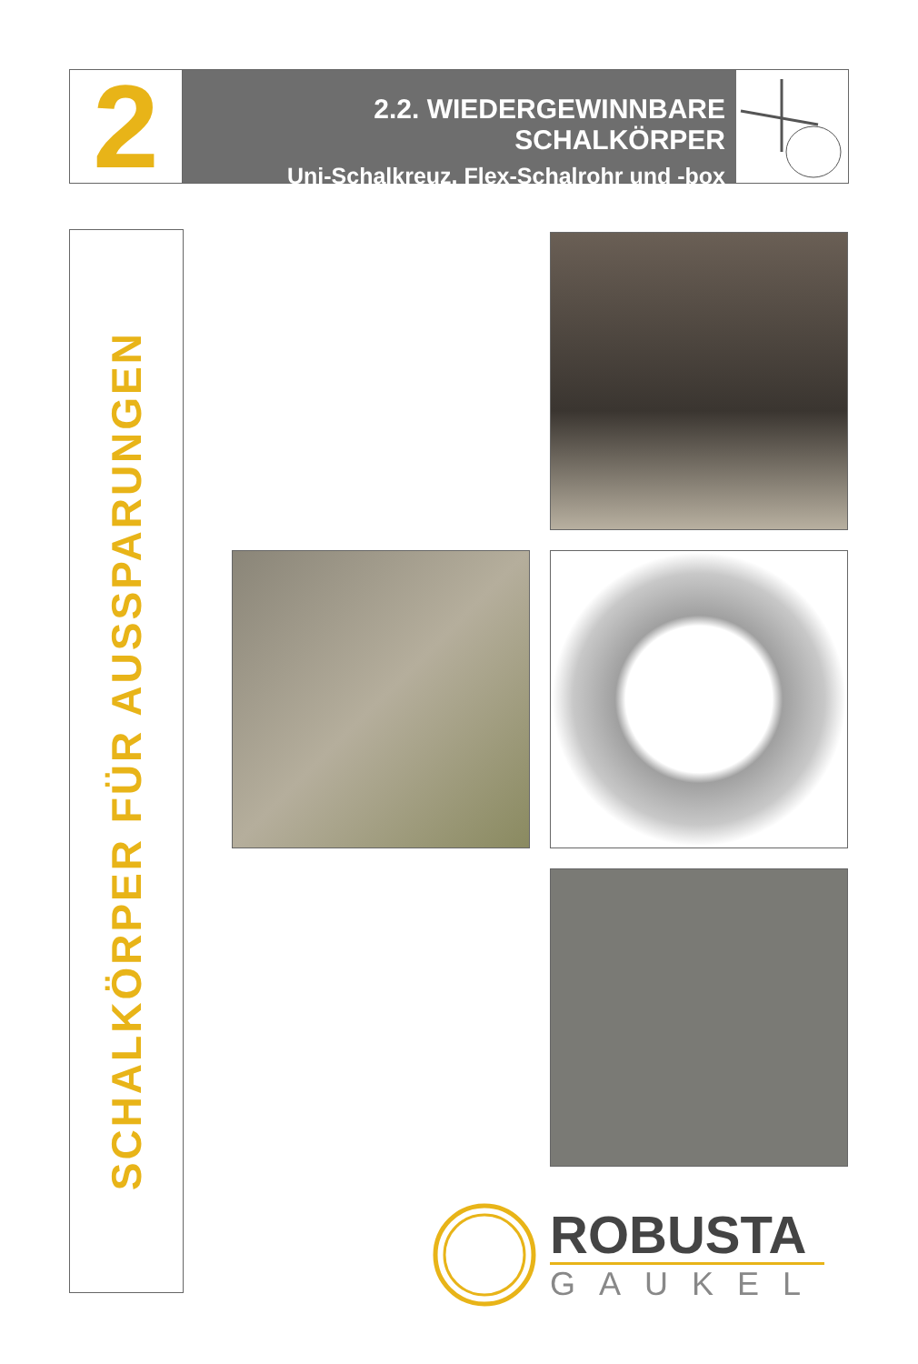2
2.2. WIEDERGEWINNBARE SCHALKÖRPER
Uni-Schalkreuz, Flex-Schalrohr und -box
SCHALKÖRPER FÜR AUSSPARUNGEN
ROBUSTA
GAUKEL